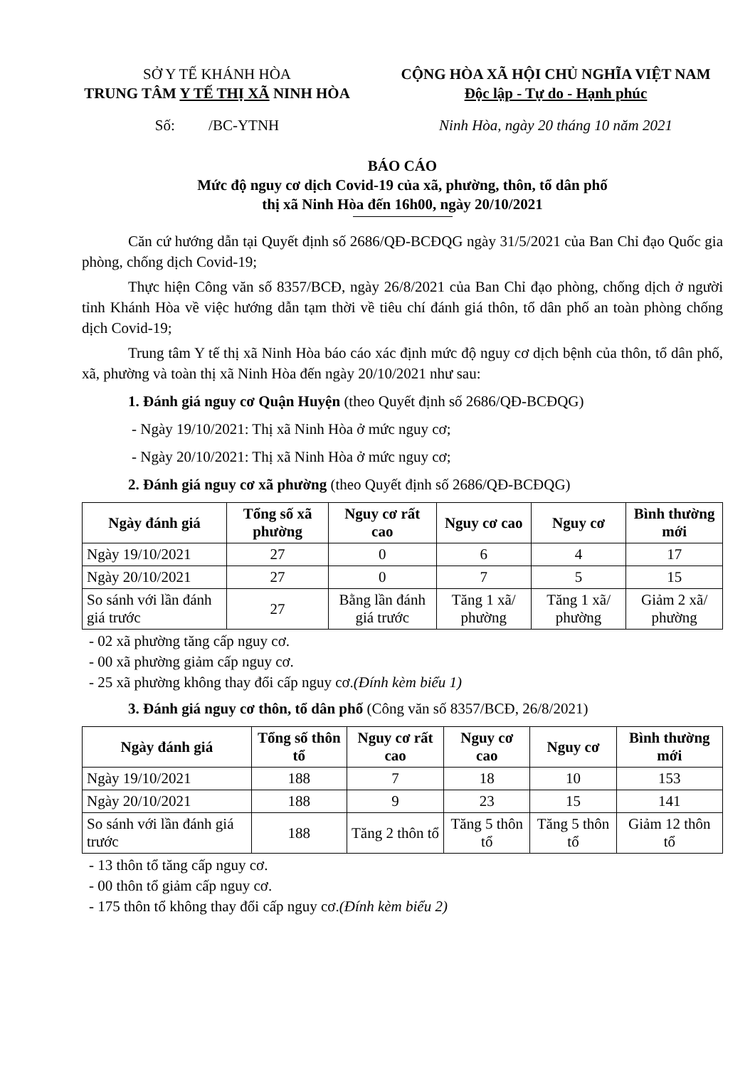SỞ Y TẾ KHÁNH HÒA
TRUNG TÂM Y TẾ THỊ XÃ NINH HÒA
Số: /BC-YTNH
CỘNG HÒA XÃ HỘI CHỦ NGHĨA VIỆT NAM
Độc lập - Tự do - Hạnh phúc
Ninh Hòa, ngày 20 tháng 10 năm 2021
BÁO CÁO
Mức độ nguy cơ dịch Covid-19 của xã, phường, thôn, tổ dân phố
thị xã Ninh Hòa đến 16h00, ngày 20/10/2021
Căn cứ hướng dẫn tại Quyết định số 2686/QĐ-BCĐQG ngày 31/5/2021 của Ban Chỉ đạo Quốc gia phòng, chống dịch Covid-19;
Thực hiện Công văn số 8357/BCĐ, ngày 26/8/2021 của Ban Chỉ đạo phòng, chống dịch ở người tỉnh Khánh Hòa về việc hướng dẫn tạm thời về tiêu chí đánh giá thôn, tổ dân phố an toàn phòng chống dịch Covid-19;
Trung tâm Y tế thị xã Ninh Hòa báo cáo xác định mức độ nguy cơ dịch bệnh của thôn, tổ dân phố, xã, phường và toàn thị xã Ninh Hòa đến ngày 20/10/2021 như sau:
1. Đánh giá nguy cơ Quận Huyện (theo Quyết định số 2686/QĐ-BCĐQG)
- Ngày 19/10/2021: Thị xã Ninh Hòa ở mức nguy cơ;
- Ngày 20/10/2021: Thị xã Ninh Hòa ở mức nguy cơ;
2. Đánh giá nguy cơ xã phường (theo Quyết định số 2686/QĐ-BCĐQG)
| Ngày đánh giá | Tổng số xã phường | Nguy cơ rất cao | Nguy cơ cao | Nguy cơ | Bình thường mới |
| --- | --- | --- | --- | --- | --- |
| Ngày 19/10/2021 | 27 | 0 | 6 | 4 | 17 |
| Ngày 20/10/2021 | 27 | 0 | 7 | 5 | 15 |
| So sánh với lần đánh giá trước | 27 | Bằng lần đánh giá trước | Tăng 1 xã/ phường | Tăng 1 xã/ phường | Giảm 2 xã/ phường |
- 02 xã phường tăng cấp nguy cơ.
- 00 xã phường giảm cấp nguy cơ.
- 25 xã phường không thay đổi cấp nguy cơ.(Đính kèm biểu 1)
3. Đánh giá nguy cơ thôn, tổ dân phố (Công văn số 8357/BCĐ, 26/8/2021)
| Ngày đánh giá | Tổng số thôn tổ | Nguy cơ rất cao | Nguy cơ cao | Nguy cơ | Bình thường mới |
| --- | --- | --- | --- | --- | --- |
| Ngày 19/10/2021 | 188 | 7 | 18 | 10 | 153 |
| Ngày 20/10/2021 | 188 | 9 | 23 | 15 | 141 |
| So sánh với lần đánh giá trước | 188 | Tăng 2 thôn tổ | Tăng 5 thôn tổ | Tăng 5 thôn tổ | Giảm 12 thôn tổ |
- 13 thôn tổ tăng cấp nguy cơ.
- 00 thôn tổ giảm cấp nguy cơ.
- 175 thôn tổ không thay đổi cấp nguy cơ.(Đính kèm biểu 2)